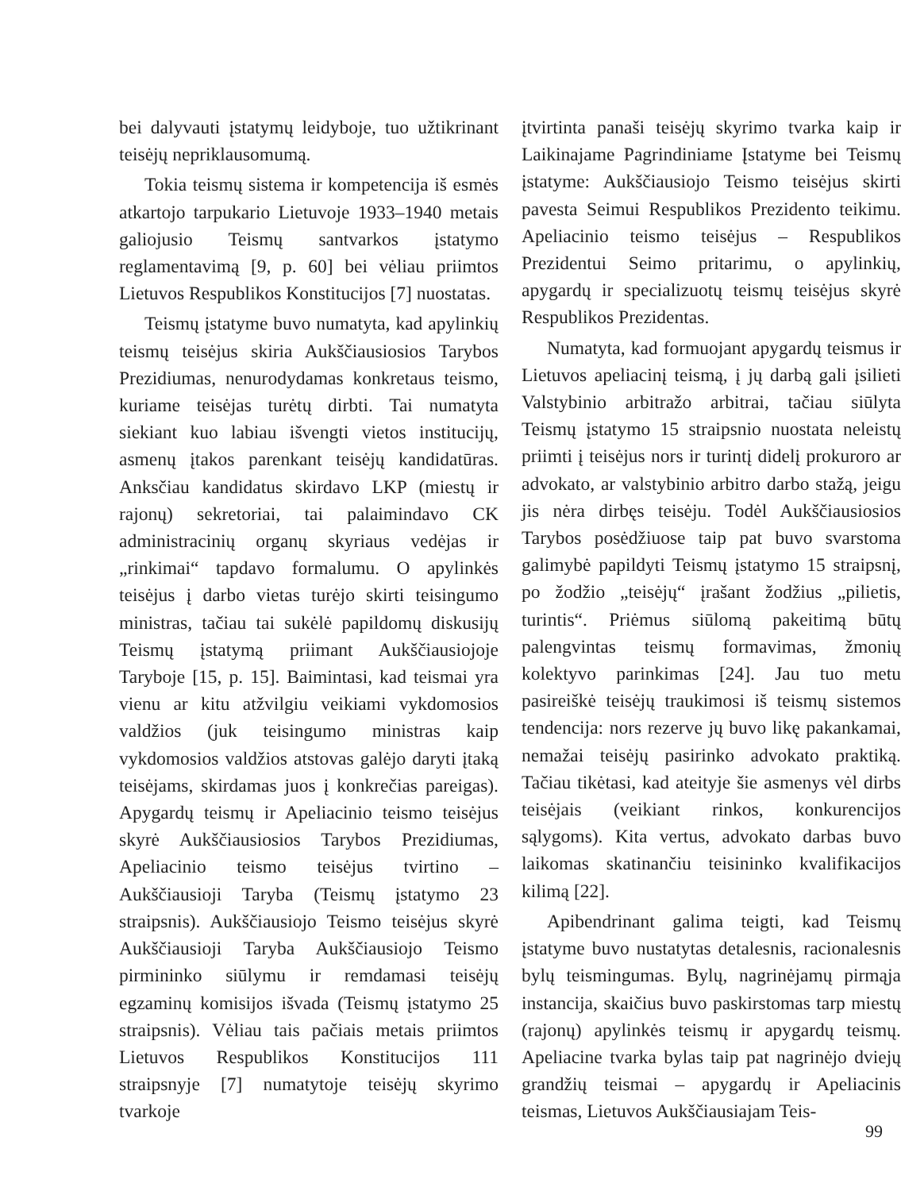bei dalyvauti įstatymų leidyboje, tuo užtikrinant teisėjų nepriklausomumą.
Tokia teismų sistema ir kompetencija iš esmės atkartojo tarpukario Lietuvoje 1933–1940 metais galiojusio Teismų santvarkos įstatymo reglamentavimą [9, p. 60] bei vėliau priimtos Lietuvos Respublikos Konstitucijos [7] nuostatas.
Teismų įstatyme buvo numatyta, kad apylinkių teismų teisėjus skiria Aukščiausiosios Tarybos Prezidiumas, nenurodydamas konkretaus teismo, kuriame teisėjas turėtų dirbti. Tai numatyta siekiant kuo labiau išvengti vietos institucijų, asmenų įtakos parenkant teisėjų kandidatūras. Anksčiau kandidatus skirdavo LKP (miestų ir rajonų) sekretoriai, tai palaimindavo CK administracinių organų skyriaus vedėjas ir „rinkimai“ tapdavo formalumu. O apylinkės teisėjus į darbo vietas turėjo skirti teisingumo ministras, tačiau tai sukėlė papildomų diskusijų Teismų įstatymą priimant Aukščiausiojoje Taryboje [15, p. 15]. Baimintasi, kad teismai yra vienu ar kitu atžvilgiu veikiami vykdomosios valdžios (juk teisingumo ministras kaip vykdomosios valdžios atstovas galėjo daryti įtaką teisėjams, skirdamas juos į konkrečias pareigas). Apygardų teismų ir Apeliacinio teismo teisėjus skyrė Aukščiausiosios Tarybos Prezidiumas, Apeliacinio teismo teisėjus tvirtino – Aukščiausioji Taryba (Teismų įstatymo 23 straipsnis). Aukščiausiojo Teismo teisėjus skyrė Aukščiausioji Taryba Aukščiausiojo Teismo pirmininko siūlymu ir remdamasi teisėjų egzaminų komisijos išvada (Teismų įstatymo 25 straipsnis). Vėliau tais pačiais metais priimtos Lietuvos Respublikos Konstitucijos 111 straipsnyje [7] numatytoje teisėjų skyrimo tvarkoje
įtvirtinta panaši teisėjų skyrimo tvarka kaip ir Laikinajame Pagrindiniame Įstatyme bei Teismų įstatyme: Aukščiausiojo Teismo teisėjus skirti pavesta Seimui Respublikos Prezidento teikimu. Apeliacinio teismo teisėjus – Respublikos Prezidentui Seimo pritarimu, o apylinkių, apygardų ir specializuotų teismų teisėjus skyrė Respublikos Prezidentas.
Numatyta, kad formuojant apygardų teismus ir Lietuvos apeliacinį teismą, į jų darbą gali įsilieti Valstybinio arbitražo arbitrai, tačiau siūlyta Teismų įstatymo 15 straipsnio nuostata neleistų priimti į teisėjus nors ir turintį didelį prokuroro ar advokato, ar valstybinio arbitro darbo stažą, jeigu jis nėra dirbęs teisėju. Todėl Aukščiausiosios Tarybos posėdžiuose taip pat buvo svarstoma galimybė papildyti Teismų įstatymo 15 straipsnį, po žodžio „teisėjų“ įrašant žodžius „pilietis, turintis“. Priėmus siūlomą pakeitimą būtų palengvintas teismų formavimas, žmonių kolektyvo parinkimas [24]. Jau tuo metu pasireiškė teisėjų traukimosi iš teismų sistemos tendencija: nors rezerve jų buvo likę pakankamai, nemažai teisėjų pasirinko advokato praktiką. Tačiau tikėtasi, kad ateityje šie asmenys vėl dirbs teisėjais (veikiant rinkos, konkurencijos sąlygoms). Kita vertus, advokato darbas buvo laikomas skatinančiu teisininko kvalifikacijos kilimą [22].
Apibendrinant galima teigti, kad Teismų įstatyme buvo nustatytas detalesnis, racionalesnis bylų teismingumas. Bylų, nagrinėjamų pirmąja instancija, skaičius buvo paskirstomas tarp miestų (rajonų) apylinkės teismų ir apygardų teismų. Apeliacine tvarka bylas taip pat nagrinėjo dviejų grandžių teismai – apygardų ir Apeliacinis teismas, Lietuvos Aukščiausiajam Teis-
99